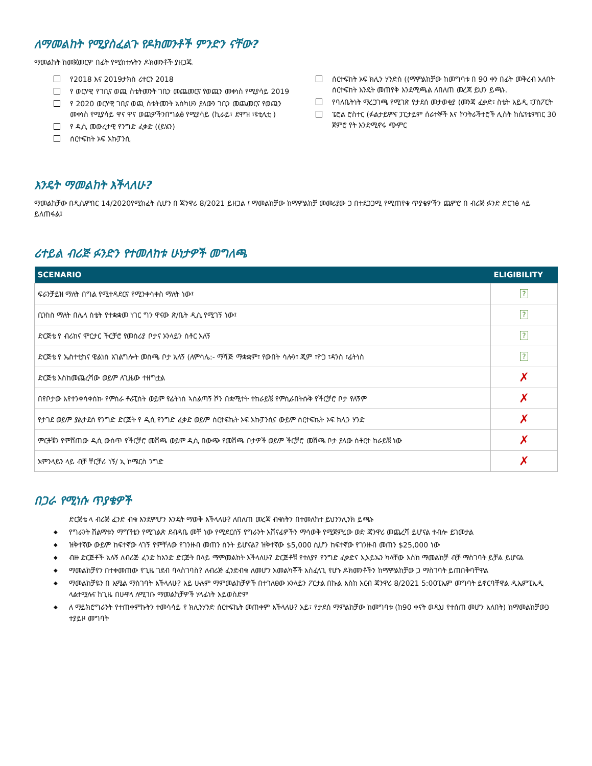ለማመልከት የሚያስፈልጉ የዶክመንቶች ምንድን ናቸው?
ማመልከት ከመጀመርዎ በፊት የሚከተሉትን ዶክመንቶች ያዘጋጁ
የ2018 እና 2019ታክስ ሪተርን 2018
የ ወርሃዊ የገቢና ወጪ ስቴትመንት ገቢን መጨመርና የወጪን መቀነስ የሚያሳይ 2019
የ 2020 ወርሃዊ ገቢና ወጪ ስቴትመንት አስካሁን ያለውን ገቢን መጨመርና የወጪን መቀነስ የሚያሳይ ዋና ዋና ወጪዎችንበግልፅ የሚያሳይ (ኪራይ፣ ደሞዝ ፣ዩቲሊቲ )
የ ዲሲ መውረታዊ የንግድ ፈቃድ ((ይሄን)
ሰርተፍከት ኦፍ አኩፓንሲ
ሰርተፍከት ኦፍ ክሊን ሃንድስ ((ማምልከቻው ከመግባቱ በ 90 ቀን በፊት መቅረብ አለበት ሰርተፍከት እንዴት መጠየቅ እንደሚጫል ለበለጠ መረጃ ይህን ይጫኑ.
የባለቤትነት ማረጋገጫ የሚገጽ የታደሰ መታወቂያ (መንጃ ፈቃድ፣ ስቴት አይዲ ፣ፓስፖርት
ፔሮል ሮስተር (ፉልታይምና ፓርታይም ሰራተኞች እና ኮንትራችተሮች ሊስት ከሴፕቴምበር 30 ጀምሮ የት አንድሚኖሩ ጭምር
እንዴት ማመልከት እችላለሁ?
ማመልከቻው በዲሴምበር 14/2020የሚከፈት ሲሆን በ ጃንዋሪ 8/2021 ይዘጋል ፤ ማመልከቻው ከማምልከቻ መመሪያው ጋ በተደጋጋሚ የሚጠየቁ ጥያቄዎችን ጨምሮ በ ብሪጅ ፉንድ ድርገፅ ላይ ይለጠፋል፤
ሪተይል ብሪጅ ፉንድን የተመለከቱ ሁነታዎች መግለጫ
| SCENARIO | ELIGIBILITY |
| --- | --- |
| ፍራንቻይዝ ማለት በግል የሚተዳደርና የሚንቀሳቀስ ማለት ነው፤ | ? |
| ቢዝነስ ማለት በሌላ ስቴት የተቋቋመ ነገር ግን ዋናው ጽ/ቤት ዲሲ የሚገኝ ነው፤ | ? |
| ድርጅቴ የ ብሪከና ሞርታር ችርቻሮ የመስሪያ ቦታና ኦንላይን ስቶር አለኝ | ? |
| ድርጅቴ የ ኤስተቲከና ዌልነስ አገልግሎት መስጫ ቦታ አለኝ (ለምሳሌ:- ማሻጅ ማቋቋም፣ የውበት ሳሎን፣ ጂም ፣ዮጋ ፣ዳንስ ፣ፊትነስ | ? |
| ድርጅቴ እስከመጨረሻው ወይም ለጊዜው ተዘግቷል | ✗ |
| በየቦታው እየተንቀሳቀስኩ የምሰራ ቶራፒስት ወይም የፊትነስ ኣሰልጣኝ ሾን በቋሚተት ተከራይቼ የምሲራበትሱቅ የችርቻሮ ቦታ የለኝም | ✗ |
| የታገደ ወይም ያልታደሰ የንግድ ድርጅት የ ዲሲ የንግድ ፈቃድ ወይም ሰርተፍኬት ኦፍ አኩፓንሲና ውይም ሰርተፍኬት ኦፍ ክሊን ሃንድ | ✗ |
| ምርቶቼን የምሸጠው ዲሲ ውስጥ የችርቻሮ መሸጫ ወይም ዲሲ በውጭ የመሸጫ ቦታዎች ወይም ችርቻሮ መሸጫ ቦታ ያለው ስቶርተ ከራይቼ ነው | ✗ |
| አምንላይን ላይ ብቻ ቸርቻሪ ነኝ/ ኢ ኮሜርስ ንግድ | ✗ |
በጋራ የሚነሱ ጥያቄዎች
ድርጅቴ ላ ብሪጅ ፈንድ ብቁ እንደምሆን እንዴት ማወቅ እችላለሁ? ለበለጠ መረጃ ብቁነትን በተመለከተ ይህንንሊንክ ይጫኑ
◆ የግራንት ሽልማቱን ማግኘቴን የሚገልጽ ደብዳቤ መቸ ነው የሚደርሰኝ የግራንት አሸናፊዎችን ማሳወቅ የሚጀምረው ወድ ጃንዋሪ መጨረሻ ይሆናል ተብሎ ይገመታል
◆ ዝቅተኛው ውይም ከፍተኛው ላገኝ የምቸለው የገንዙብ መጠን ስንት ይሆናል? ዝቅተኛው $5,000 ሲሆን ከፍተኛው የገንዙብ መጠን $25,000 ነው
◆ ብዙ ድርጅቶች አሉኝ ለብሪጅ ፈንድ ከአንድ ድርጅት በላይ ማምመልከት እችላለሁ? ድርጅቶቹ የተለያየ የንግድ ፈቃድና ኢአይኤን ካላቸው እስከ ማመልከቻ ብቻ ማስገባት ይቻል ይሆናል
◆ ማመልከቻየን በተቀመጠው የጊዜ ገደብ ባላስገባስ? ለብሪጅ ፈንድብቁ ለመሆን አመልካቾች አስፈላጊ የሆኑ ዶክመንቶችን ከማምልከቻው ጋ ማስገባት ይጠበቅባቸዋል
◆ ማመልከቻዬን በ ኢሜል ማስገባት እችላለሁ? አይ ሁሉም ማምመልከቻዎች በተገለፀው ኦንላይን ፖርታል በኩል እስከ አርብ ጃንዋሪ 8/2021 5:00ፒኤም መግባት ይኖርባቸዋል ዲኤምፒኢዲ ላልተሟሉና ከጊዜ በሁዋላ ለሚገቡ ማመልከቻዎች ሃላፊነት አይወስድም
◆ ለ ማይክሮግራንት የተጠቀምኩትን ተመሳሳይ የ ክሊንሃንድ ሰርተፍኬት መጠቀም እችላለሁ? አይ፣ የታደሰ ማምልከቻው ከመግባቱ (ከ90 ቀናት ወዲህ የተሰጠ መሆን አለበት) ከማመልከቻውጋ ተያይዞ መግባት